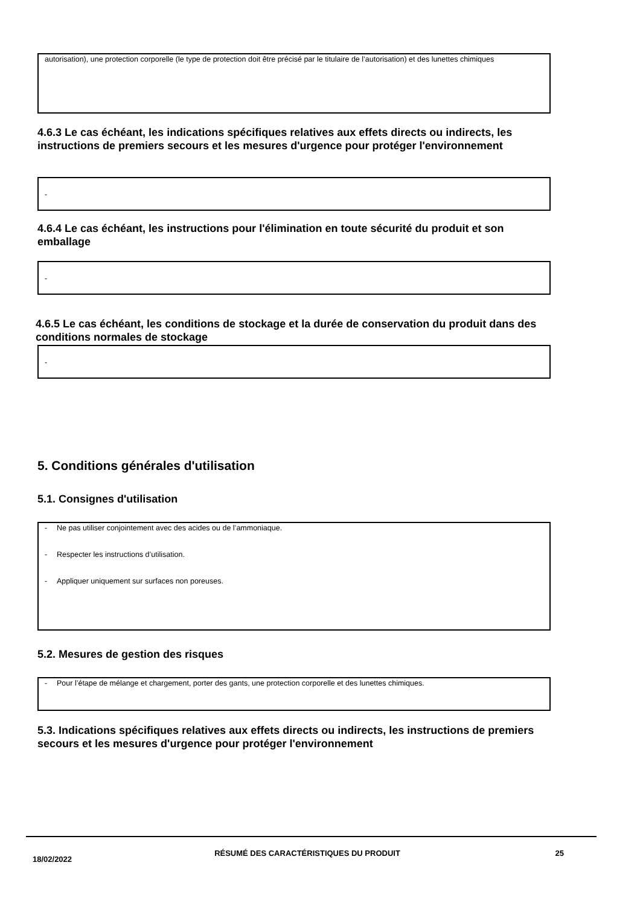autorisation), une protection corporelle (le type de protection doit être précisé par le titulaire de l’autorisation) et des lunettes chimiques
4.6.3 Le cas échéant, les indications spécifiques relatives aux effets directs ou indirects, les instructions de premiers secours et les mesures d'urgence pour protéger l'environnement
-
4.6.4 Le cas échéant, les instructions pour l'élimination en toute sécurité du produit et son emballage
-
4.6.5 Le cas échéant, les conditions de stockage et la durée de conservation du produit dans des conditions normales de stockage
-
5. Conditions générales d'utilisation
5.1. Consignes d'utilisation
- Ne pas utiliser conjointement avec des acides ou de l’ammoniaque.
- Respecter les instructions d’utilisation.
- Appliquer uniquement sur surfaces non poreuses.
5.2. Mesures de gestion des risques
- Pour l’étape de mélange et chargement, porter des gants, une protection corporelle et des lunettes chimiques.
5.3. Indications spécifiques relatives aux effets directs ou indirects, les instructions de premiers secours et les mesures d'urgence pour protéger l'environnement
18/02/2022
RÉSUMÉ DES CARACTÉRISTIQUES DU PRODUIT 25